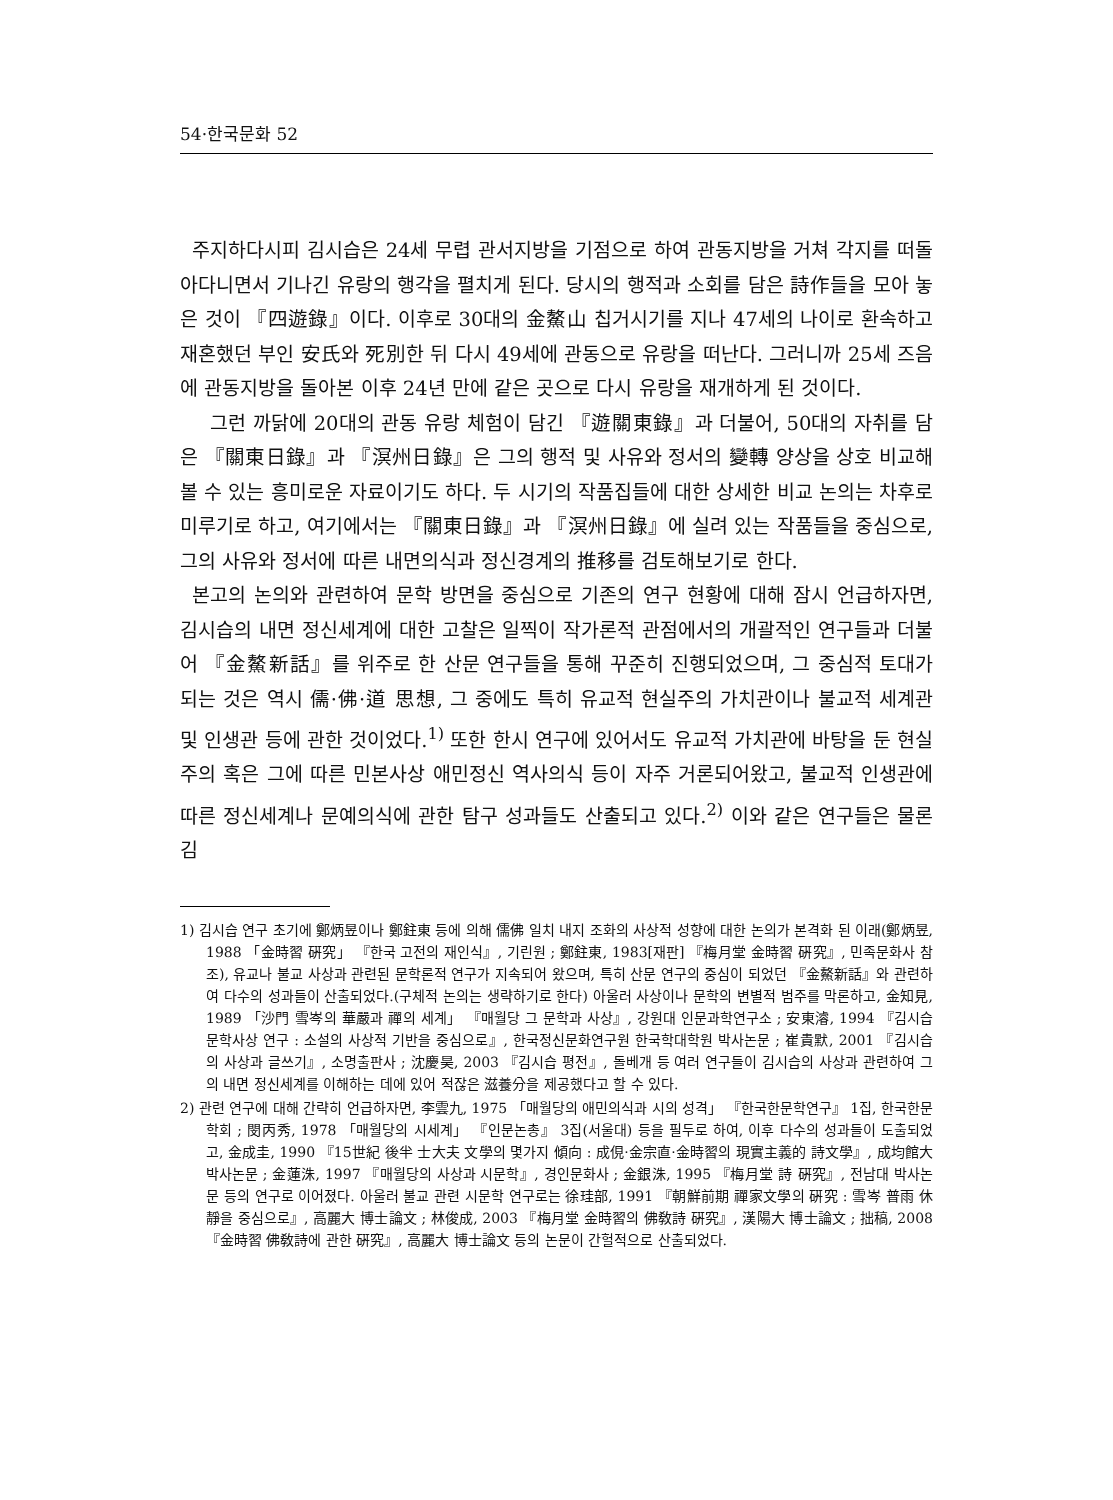54·한국문화 52
주지하다시피 김시습은 24세 무렵 관서지방을 기점으로 하여 관동지방을 거쳐 각지를 떠돌아다니면서 기나긴 유랑의 행각을 펼치게 된다. 당시의 행적과 소회를 담은 詩作들을 모아 놓은 것이 『四遊錄』이다. 이후로 30대의 金鰲山 칩거시기를 지나 47세의 나이로 환속하고 재혼했던 부인 安氏와 死別한 뒤 다시 49세에 관동으로 유랑을 떠난다. 그러니까 25세 즈음에 관동지방을 돌아본 이후 24년 만에 같은 곳으로 다시 유랑을 재개하게 된 것이다.
그런 까닭에 20대의 관동 유랑 체험이 담긴 『遊關東錄』과 더불어, 50대의 자취를 담은 『關東日錄』과 『溟州日錄』은 그의 행적 및 사유와 정서의 變轉 양상을 상호 비교해 볼 수 있는 흥미로운 자료이기도 하다. 두 시기의 작품집들에 대한 상세한 비교 논의는 차후로 미루기로 하고, 여기에서는 『關東日錄』과 『溟州日錄』에 실려 있는 작품들을 중심으로, 그의 사유와 정서에 따른 내면의식과 정신경계의 推移를 검토해보기로 한다.
본고의 논의와 관련하여 문학 방면을 중심으로 기존의 연구 현황에 대해 잠시 언급하자면, 김시습의 내면 정신세계에 대한 고찰은 일찍이 작가론적 관점에서의 개괄적인 연구들과 더불어 『金鰲新話』를 위주로 한 산문 연구들을 통해 꾸준히 진행되었으며, 그 중심적 토대가 되는 것은 역시 儒·佛·道 思想, 그 중에도 특히 유교적 현실주의 가치관이나 불교적 세계관 및 인생관 등에 관한 것이었다.<sup>1)</sup> 또한 한시 연구에 있어서도 유교적 가치관에 바탕을 둔 현실주의 혹은 그에 따른 민본사상 애민정신 역사의식 등이 자주 거론되어왔고, 불교적 인생관에 따른 정신세계나 문예의식에 관한 탐구 성과들도 산출되고 있다.<sup>2)</sup> 이와 같은 연구들은 물론 김
1) 김시습 연구 초기에 鄭炳昱이나 鄭鉒東 등에 의해 儒佛 일치 내지 조화의 사상적 성향에 대한 논의가 본격화 된 이래(鄭炳昱, 1988 「金時習 硏究」 『한국 고전의 재인식』, 기린원 ; 鄭鉒東, 1983[재판] 『梅月堂 金時習 硏究』, 민족문화사 참조), 유교나 불교 사상과 관련된 문학론적 연구가 지속되어 왔으며, 특히 산문 연구의 중심이 되었던 『金鰲新話』와 관련하여 다수의 성과들이 산출되었다.(구체적 논의는 생략하기로 한다) 아울러 사상이나 문학의 변별적 범주를 막론하고, 金知見, 1989 「沙門 雪岑의 華嚴과 禪의 세계」 『매월당 그 문학과 사상』, 강원대 인문과학연구소 ; 安東濬, 1994 『김시습 문학사상 연구 : 소설의 사상적 기반을 중심으로』, 한국정신문화연구원 한국학대학원 박사논문 ; 崔貴默, 2001 『김시습의 사상과 글쓰기』, 소명출판사 ; 沈慶昊, 2003 『김시습 평전』, 돌베개 등 여러 연구들이 김시습의 사상과 관련하여 그의 내면 정신세계를 이해하는 데에 있어 적잖은 滋養分을 제공했다고 할 수 있다.
2) 관련 연구에 대해 간략히 언급하자면, 李雲九, 1975 「매월당의 애민의식과 시의 성격」 『한국한문학연구』 1집, 한국한문학회 ; 閔丙秀, 1978 「매월당의 시세계」 『인문논총』 3집(서울대) 등을 필두로 하여, 이후 다수의 성과들이 도출되었고, 金成圭, 1990 『15世紀 後半 士大夫 文學의 몇가지 傾向 : 成俔·金宗直·金時習의 現實主義的 詩文學』, 成均館大 박사논문 ; 金蓮洙, 1997 『매월당의 사상과 시문학』, 경인문화사 ; 金銀洙, 1995 『梅月堂 詩 硏究』, 전남대 박사논문 등의 연구로 이어졌다. 아울러 불교 관련 시문학 연구로는 徐珪部, 1991 『朝鮮前期 禪家文學의 硏究 : 雪岑 普雨 休靜을 중심으로』, 高麗大 博士論文 ; 林俊成, 2003 『梅月堂 金時習의 佛敎詩 硏究』, 漢陽大 博士論文 ; 拙稿, 2008 『金時習 佛敎詩에 관한 硏究』, 高麗大 博士論文 등의 논문이 간헐적으로 산출되었다.